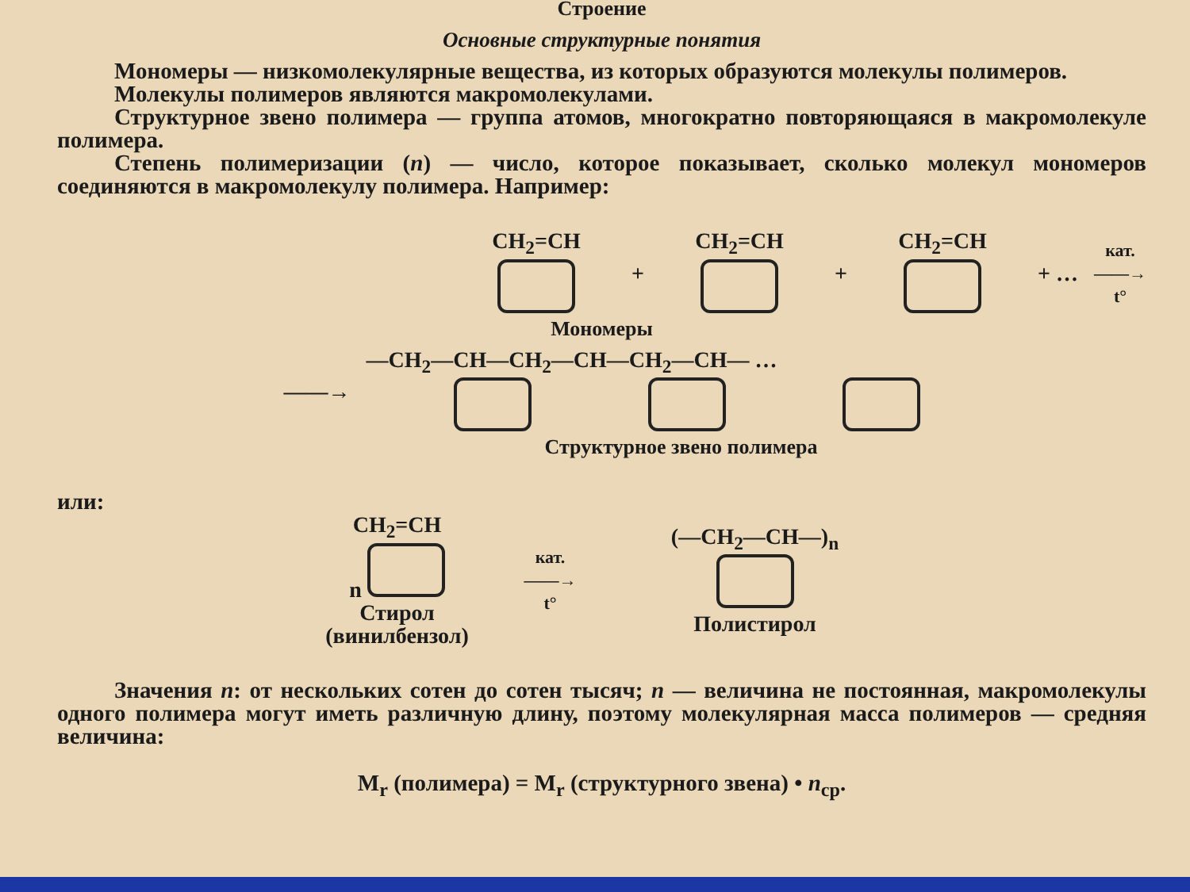Строение
Основные структурные понятия
Мономеры — низкомолекулярные вещества, из которых образуются молекулы полимеров.
Молекулы полимеров являются макромолекулами.
Структурное звено полимера — группа атомов, многократно повторяющаяся в макромолекуле полимера.
Степень полимеризации (n) — число, которое показывает, сколько молекул мономеров соединяются в макромолекулу полимера. Например:
CH<sub>2</sub>=CH
+ CH<sub>2</sub>=CH
+ CH<sub>2</sub>=CH
+ … кат.
——→
t°
Мономеры
——→ —CH<sub>2</sub>—CH—CH<sub>2</sub>—CH—CH<sub>2</sub>—CH— …
Структурное звено полимера
или:
CH<sub>2</sub>=CH
n
Стирол
(винилбензол)
кат.
——→
t°
(—CH<sub>2</sub>—CH—)<sub>n</sub>
Полистирол
Значения n: от нескольких сотен до сотен тысяч; n — величина не постоянная, макромолекулы одного полимера могут иметь различную длину, поэтому молекулярная масса полимеров — средняя величина:
M<sub>r</sub> (полимера) = M<sub>r</sub> (структурного звена) • n<sub>ср</sub>.